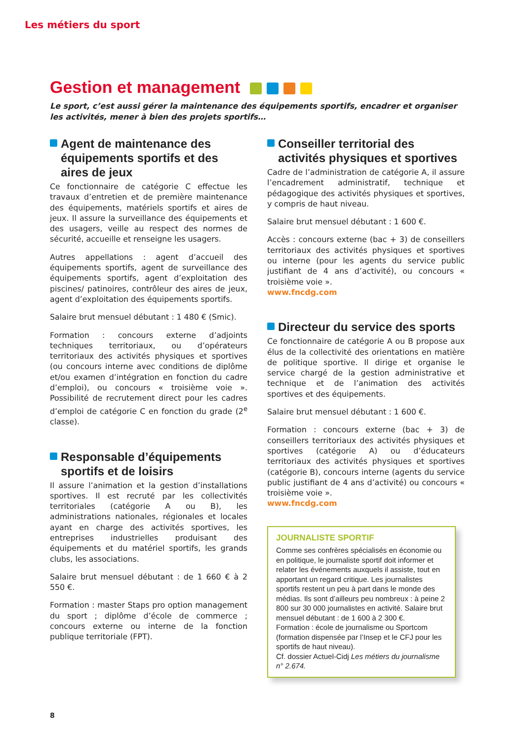Les métiers du sport
Gestion et management
Le sport, c’est aussi gérer la maintenance des équipements sportifs, encadrer et organiser les activités, mener à bien des projets sportifs…
Agent de maintenance des équipements sportifs et des aires de jeux
Ce fonctionnaire de catégorie C effectue les travaux d’entretien et de première maintenance des équipements, matériels sportifs et aires de jeux. Il assure la surveillance des équipements et des usagers, veille au respect des normes de sécurité, accueille et renseigne les usagers.
Autres appellations : agent d’accueil des équipements sportifs, agent de surveillance des équipements sportifs, agent d’exploitation des piscines/ patinoires, contrôleur des aires de jeux, agent d’exploitation des équipements sportifs.
Salaire brut mensuel débutant : 1 480 € (Smic).
Formation : concours externe d’adjoints techniques territoriaux, ou d’opérateurs territoriaux des activités physiques et sportives (ou concours interne avec conditions de diplôme et/ou examen d’intégration en fonction du cadre d’emploi), ou concours « troisième voie ». Possibilité de recrutement direct pour les cadres d’emploi de catégorie C en fonction du grade (2<sup>e</sup> classe).
Responsable d’équipements sportifs et de loisirs
Il assure l’animation et la gestion d’installations sportives. Il est recruté par les collectivités territoriales (catégorie A ou B), les administrations nationales, régionales et locales ayant en charge des activités sportives, les entreprises industrielles produisant des équipements et du matériel sportifs, les grands clubs, les associations.
Salaire brut mensuel débutant : de 1 660 € à 2 550 €.
Formation : master Staps pro option management du sport ; diplôme d’école de commerce ; concours externe ou interne de la fonction publique territoriale (FPT).
Conseiller territorial des activités physiques et sportives
Cadre de l’administration de catégorie A, il assure l’encadrement administratif, technique et pédagogique des activités physiques et sportives, y compris de haut niveau.
Salaire brut mensuel débutant : 1 600 €.
Accès : concours externe (bac + 3) de conseillers territoriaux des activités physiques et sportives ou interne (pour les agents du service public justifiant de 4 ans d’activité), ou concours « troisième voie ».
www.fncdg.com
Directeur du service des sports
Ce fonctionnaire de catégorie A ou B propose aux élus de la collectivité des orientations en matière de politique sportive. Il dirige et organise le service chargé de la gestion administrative et technique et de l’animation des activités sportives et des équipements.
Salaire brut mensuel débutant : 1 600 €.
Formation : concours externe (bac + 3) de conseillers territoriaux des activités physiques et sportives (catégorie A) ou d’éducateurs territoriaux des activités physiques et sportives (catégorie B), concours interne (agents du service public justifiant de 4 ans d’activité) ou concours « troisième voie ».
www.fncdg.com
JOURNALISTE SPORTIF
Comme ses confrères spécialisés en économie ou en politique, le journaliste sportif doit informer et relater les événements auxquels il assiste, tout en apportant un regard critique. Les journalistes sportifs restent un peu à part dans le monde des médias. Ils sont d’ailleurs peu nombreux : à peine 2 800 sur 30 000 journalistes en activité. Salaire brut mensuel débutant : de 1 600 à 2 300 €.
Formation : école de journalisme ou Sportcom (formation dispensée par l’Insep et le CFJ pour les sportifs de haut niveau).
Cf. dossier Actuel-Cidj Les métiers du journalisme n° 2.674.
8